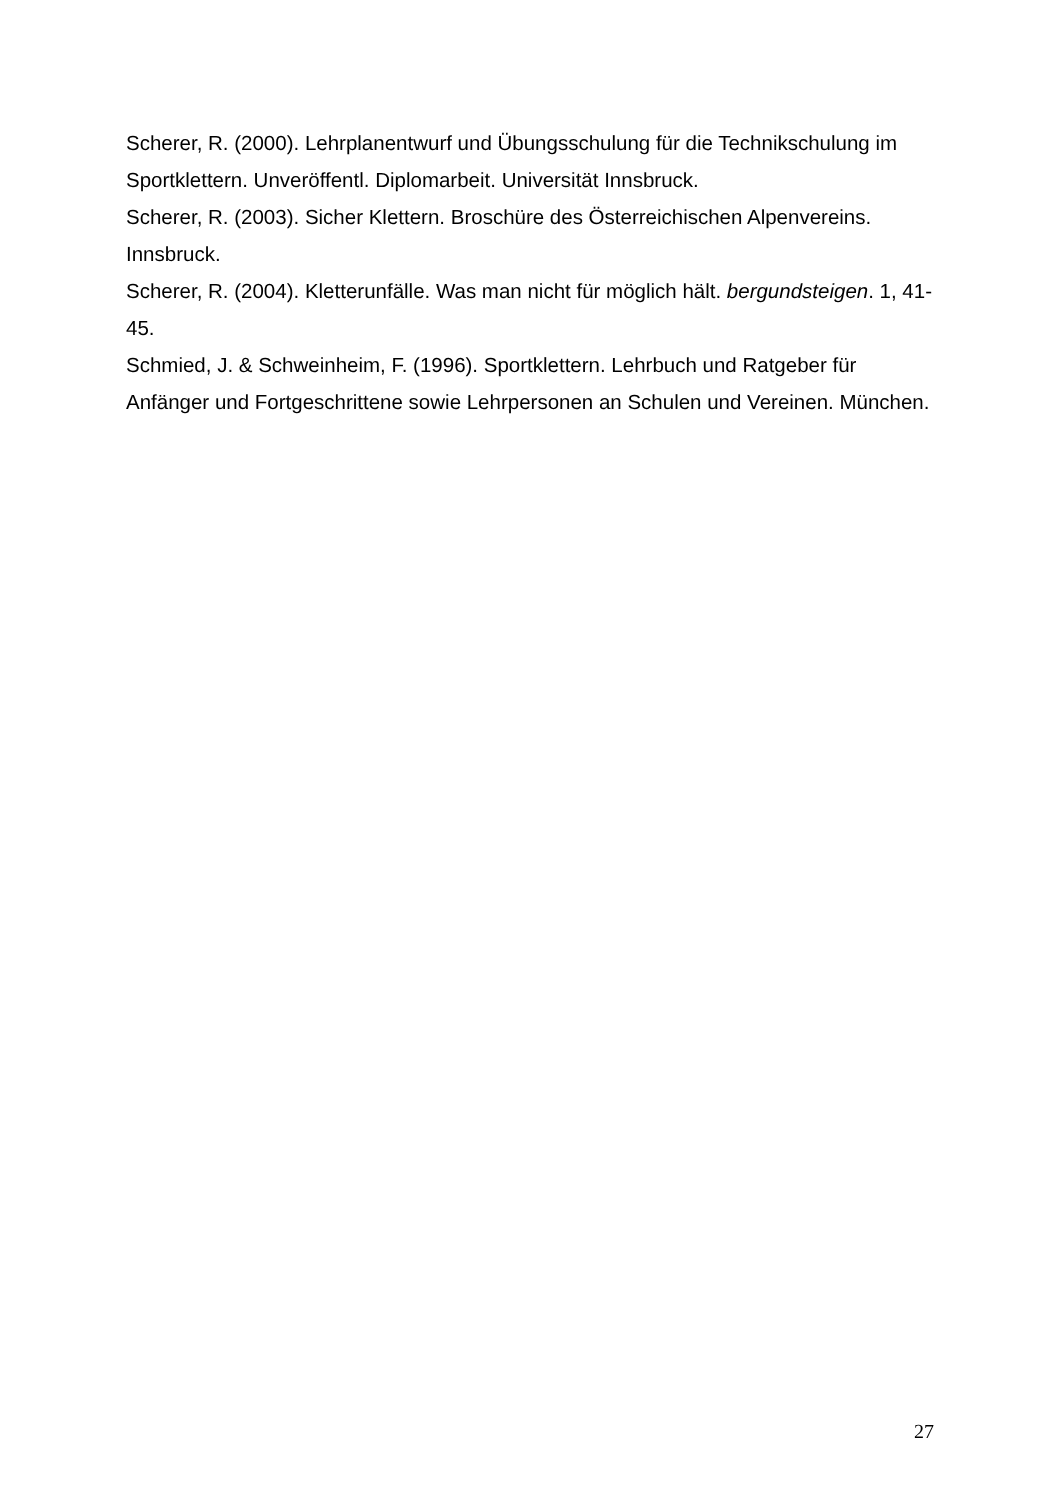Scherer, R. (2000). Lehrplanentwurf und Übungsschulung für die Technikschulung im Sportklettern. Unveröffentl. Diplomarbeit. Universität Innsbruck.
Scherer, R. (2003). Sicher Klettern. Broschüre des Österreichischen Alpenvereins. Innsbruck.
Scherer, R. (2004). Kletterunfälle. Was man nicht für möglich hält. bergundsteigen. 1, 41-45.
Schmied, J. & Schweinheim, F. (1996). Sportklettern. Lehrbuch und Ratgeber für Anfänger und Fortgeschrittene sowie Lehrpersonen an Schulen und Vereinen. München.
27